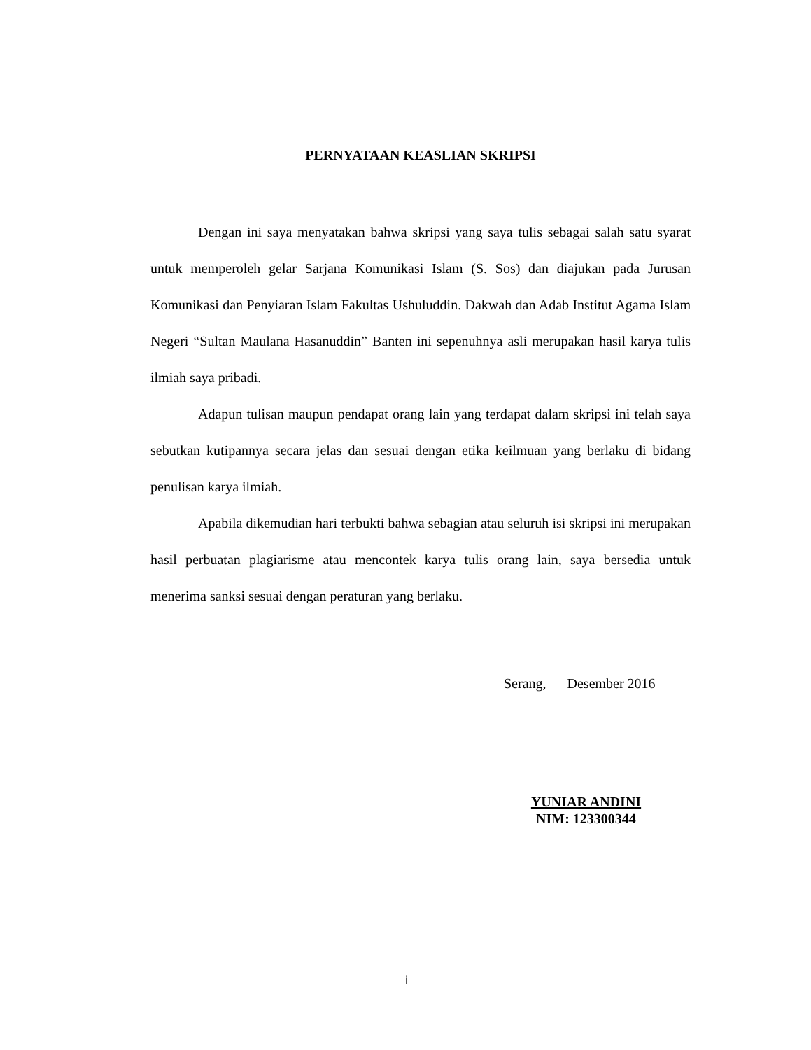PERNYATAAN KEASLIAN SKRIPSI
Dengan ini saya menyatakan bahwa skripsi yang saya tulis sebagai salah satu syarat untuk memperoleh gelar Sarjana Komunikasi Islam (S. Sos) dan diajukan pada Jurusan Komunikasi dan Penyiaran Islam Fakultas Ushuluddin. Dakwah dan Adab Institut Agama Islam Negeri “Sultan Maulana Hasanuddin” Banten ini sepenuhnya asli merupakan hasil karya tulis ilmiah saya pribadi.
Adapun tulisan maupun pendapat orang lain yang terdapat dalam skripsi ini telah saya sebutkan kutipannya secara jelas dan sesuai dengan etika keilmuan yang berlaku di bidang penulisan karya ilmiah.
Apabila dikemudian hari terbukti bahwa sebagian atau seluruh isi skripsi ini merupakan hasil perbuatan plagiarisme atau mencontek karya tulis orang lain, saya bersedia untuk menerima sanksi sesuai dengan peraturan yang berlaku.
Serang, Desember 2016
YUNIAR ANDINI
NIM: 123300344
i